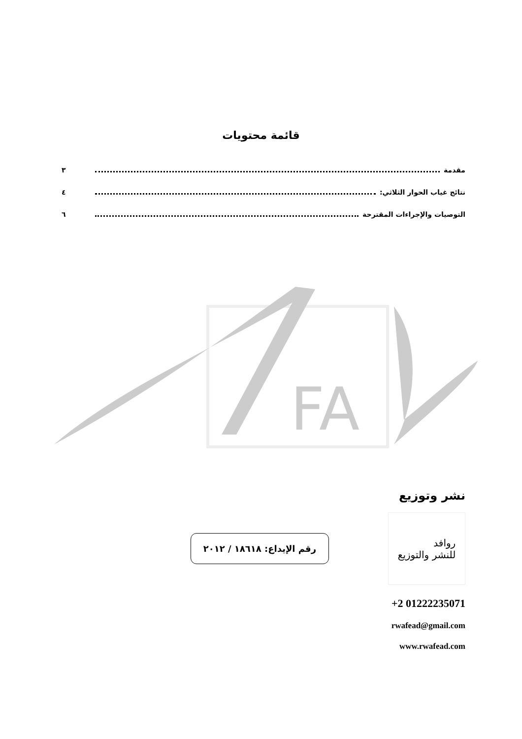قائمة محتويات
مقدمة ٣
نتائج غياب الحوار الثلاثي: ٤
التوصيات والإجراءات المقترحة ٦
FA
نشر وتوزيع
روافد
للنشر والتوزيع
رقم الإيداع: ١٨٦١٨ / ٢٠١٢
+2 01222235071
rwafead@gmail.com
www.rwafead.com